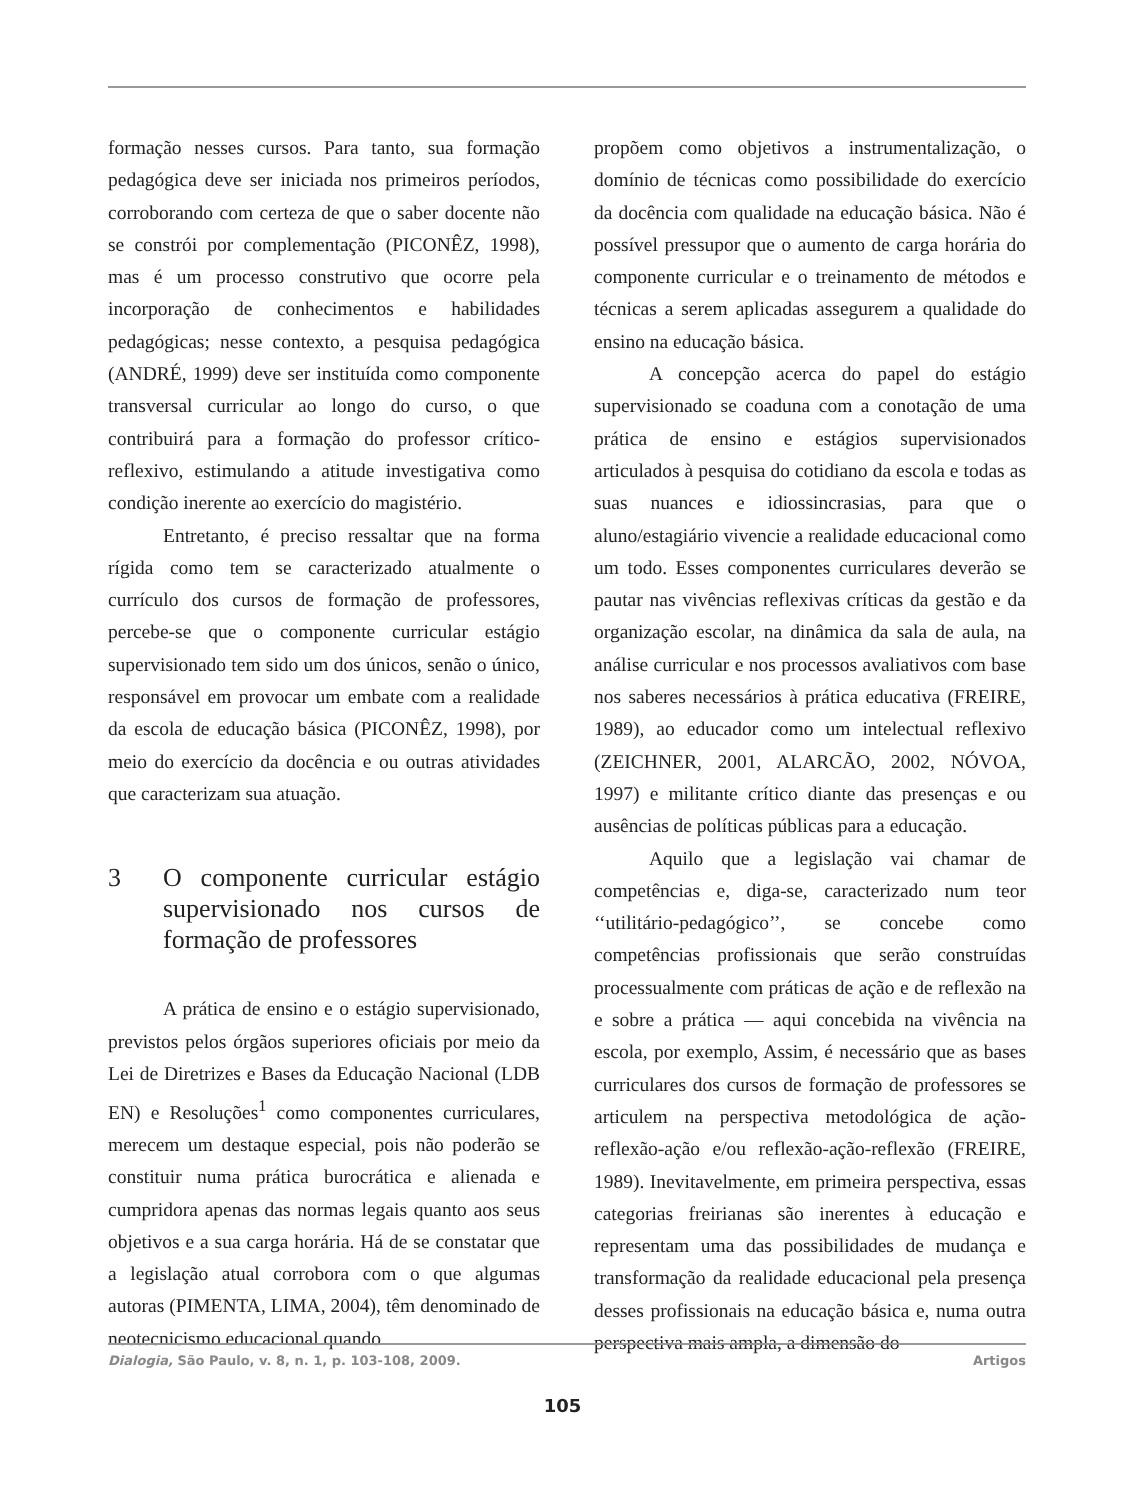formação nesses cursos. Para tanto, sua formação pedagógica deve ser iniciada nos primeiros períodos, corroborando com certeza de que o saber docente não se constrói por complementação (PICONÊZ, 1998), mas é um processo construtivo que ocorre pela incorporação de conhecimentos e habilidades pedagógicas; nesse contexto, a pesquisa pedagógica (ANDRÉ, 1999) deve ser instituída como componente transversal curricular ao longo do curso, o que contribuirá para a formação do professor crítico-reflexivo, estimulando a atitude investigativa como condição inerente ao exercício do magistério.
Entretanto, é preciso ressaltar que na forma rígida como tem se caracterizado atualmente o currículo dos cursos de formação de professores, percebe-se que o componente curricular estágio supervisionado tem sido um dos únicos, senão o único, responsável em provocar um embate com a realidade da escola de educação básica (PICONÊZ, 1998), por meio do exercício da docência e ou outras atividades que caracterizam sua atuação.
3 O componente curricular estágio supervisionado nos cursos de formação de professores
A prática de ensino e o estágio supervisionado, previstos pelos órgãos superiores oficiais por meio da Lei de Diretrizes e Bases da Educação Nacional (LDB EN) e Resoluções<sup>1</sup> como componentes curriculares, merecem um destaque especial, pois não poderão se constituir numa prática burocrática e alienada e cumpridora apenas das normas legais quanto aos seus objetivos e a sua carga horária. Há de se constatar que a legislação atual corrobora com o que algumas autoras (PIMENTA, LIMA, 2004), têm denominado de neotecnicismo educacional quando
propõem como objetivos a instrumentalização, o domínio de técnicas como possibilidade do exercício da docência com qualidade na educação básica. Não é possível pressupor que o aumento de carga horária do componente curricular e o treinamento de métodos e técnicas a serem aplicadas assegurem a qualidade do ensino na educação básica.
A concepção acerca do papel do estágio supervisionado se coaduna com a conotação de uma prática de ensino e estágios supervisionados articulados à pesquisa do cotidiano da escola e todas as suas nuances e idiossincrasias, para que o aluno/estagiário vivencie a realidade educacional como um todo. Esses componentes curriculares deverão se pautar nas vivências reflexivas críticas da gestão e da organização escolar, na dinâmica da sala de aula, na análise curricular e nos processos avaliativos com base nos saberes necessários à prática educativa (FREIRE, 1989), ao educador como um intelectual reflexivo (ZEICHNER, 2001, ALARCÃO, 2002, NÓVOA, 1997) e militante crítico diante das presenças e ou ausências de políticas públicas para a educação.
Aquilo que a legislação vai chamar de competências e, diga-se, caracterizado num teor ‘‘utilitário-pedagógico’’, se concebe como competências profissionais que serão construídas processualmente com práticas de ação e de reflexão na e sobre a prática — aqui concebida na vivência na escola, por exemplo, Assim, é necessário que as bases curriculares dos cursos de formação de professores se articulem na perspectiva metodológica de ação-reflexão-ação e/ou reflexão-ação-reflexão (FREIRE, 1989). Inevitavelmente, em primeira perspectiva, essas categorias freirianas são inerentes à educação e representam uma das possibilidades de mudança e transformação da realidade educacional pela presença desses profissionais na educação básica e, numa outra perspectiva mais ampla, a dimensão do
Dialogia, São Paulo, v. 8, n. 1, p. 103-108, 2009. Artigos
105